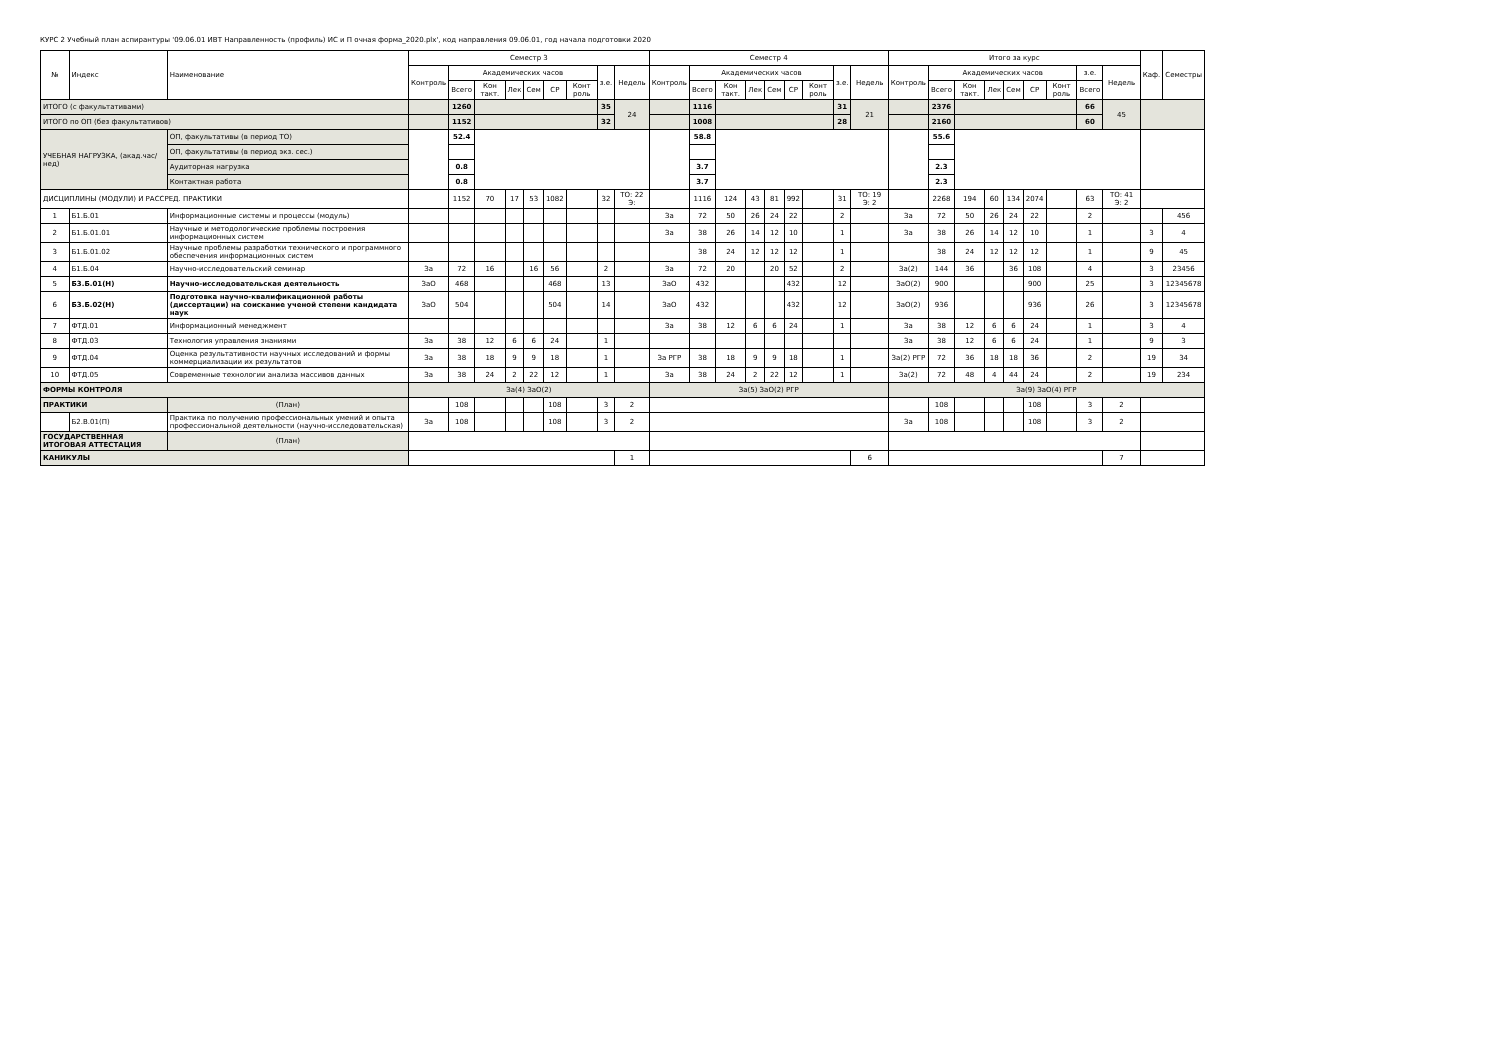КУРС 2 Учебный план аспирантуры '09.06.01 ИВТ Направленность (профиль) ИС и П очная форма_2020.plx', код направления 09.06.01, год начала подготовки 2020
| № | Индекс | Наименование | Семестр 3 | | | | | | | | | Семестр 4 | | | | | | | | | Итого за курс | | | | | | | | | Каф. | Семестры |
| --- | --- | --- | --- | --- | --- | --- | --- | --- | --- | --- | --- | --- | --- | --- | --- | --- | --- | --- | --- | --- | --- | --- | --- | --- | --- | --- | --- | --- | --- | --- | --- |
| | | | Контроль | Академических часов | | | | | | з.е. | Недель | Контроль | Академических часов | | | | | | з.е. | Недель | Контроль | Академических часов | | | | | | з.е. | Недель | | |
| | | | | Всего | Кон такт. | Лек | Сем | СР | Конт роль | | | | Всего | Кон такт. | Лек | Сем | СР | Конт роль | | | | Всего | Кон такт. | Лек | Сем | СР | Конт роль | Всего | | | |
| ИТОГО (с факультативами) | | | | 1260 | | | | | | 35 | 24 | | 1116 | | | | | | 31 | 21 | | 2376 | | | | | | 66 | 45 | | |
| ИТОГО по ОП (без факультативов) | | | | 1152 | | | | | | 32 | | | 1008 | | | | | | 28 | | | 2160 | | | | | | 60 | | | |
| УЧЕБНАЯ НАГРУЗКА, (акад.час/нед) | | ОП, факультативы (в период ТО) | | 52.4 | | | | | | | | | 58.8 | | | | | | | | | 55.6 | | | | | | | | | |
| | | ОП, факультативы (в период экз. сес.) | | | | | | | | | | | | | | | | | | | | | | | | | | | | | |
| | | Аудиторная нагрузка | | 0.8 | | | | | | | | | 3.7 | | | | | | | | | 2.3 | | | | | | | | | |
| | | Контактная работа | | 0.8 | | | | | | | | | 3.7 | | | | | | | | | 2.3 | | | | | | | | | |
| ДИСЦИПЛИНЫ (МОДУЛИ) И РАССРЕД. ПРАКТИКИ | | | | 1152 | 70 | 17 | 53 | 1082 | | 32 | ТО: 22 Э: | | 1116 | 124 | 43 | 81 | 992 | | 31 | ТО: 19 Э: 2 | | 2268 | 194 | 60 | 134 | 2074 | | 63 | ТО: 41 Э: 2 | | |
| 1 | Б1.Б.01 | Информационные системы и процессы (модуль) | | | | | | | | | | За | 72 | 50 | 26 | 24 | 22 | | 2 | | За | 72 | 50 | 26 | 24 | 22 | | 2 | | | 456 |
| 2 | Б1.Б.01.01 | Научные и методологические проблемы построения информационных систем | | | | | | | | | | За | 38 | 26 | 14 | 12 | 10 | | 1 | | За | 38 | 26 | 14 | 12 | 10 | | 1 | | 3 | 4 |
| 3 | Б1.Б.01.02 | Научные проблемы разработки технического и программного обеспечения информационных систем | | | | | | | | | | | 38 | 24 | 12 | 12 | 12 | | 1 | | | 38 | 24 | 12 | 12 | 12 | | 1 | | 9 | 45 |
| 4 | Б1.Б.04 | Научно-исследовательский семинар | За | 72 | 16 | | 16 | 56 | | 2 | | За | 72 | 20 | | 20 | 52 | | 2 | | За(2) | 144 | 36 | | 36 | 108 | | 4 | | 3 | 23456 |
| 5 | Б3.Б.01(Н) | Научно-исследовательская деятельность | ЗаО | 468 | | | | 468 | | 13 | | ЗаО | 432 | | | | 432 | | 12 | | ЗаО(2) | 900 | | | | 900 | | 25 | | 3 | 12345678 |
| 6 | Б3.Б.02(Н) | Подготовка научно-квалификационной работы (диссертации) на соискание ученой степени кандидата наук | ЗаО | 504 | | | | 504 | | 14 | | ЗаО | 432 | | | | 432 | | 12 | | ЗаО(2) | 936 | | | | 936 | | 26 | | 3 | 12345678 |
| 7 | ФТД.01 | Информационный менеджмент | | | | | | | | | | За | 38 | 12 | 6 | 6 | 24 | | 1 | | За | 38 | 12 | 6 | 6 | 24 | | 1 | | 3 | 4 |
| 8 | ФТД.03 | Технология управления знаниями | За | 38 | 12 | 6 | 6 | 24 | | 1 | | | | | | | | | | | За | 38 | 12 | 6 | 6 | 24 | | 1 | | 9 | 3 |
| 9 | ФТД.04 | Оценка результативности научных исследований и формы коммерциализации их результатов | За | 38 | 18 | 9 | 9 | 18 | | 1 | | За РГР | 38 | 18 | 9 | 9 | 18 | | 1 | | За(2) РГР | 72 | 36 | 18 | 18 | 36 | | 2 | | 19 | 34 |
| 10 | ФТД.05 | Современные технологии анализа массивов данных | За | 38 | 24 | 2 | 22 | 12 | | 1 | | За | 38 | 24 | 2 | 22 | 12 | | 1 | | За(2) | 72 | 48 | 4 | 44 | 24 | | 2 | | 19 | 234 |
| ФОРМЫ КОНТРОЛЯ | | | За(4) ЗаО(2) | | | | | | | | | За(5) ЗаО(2) РГР | | | | | | | | | За(9) ЗаО(4) РГР | | | | | | | | | | |
| ПРАКТИКИ | | (План) | | 108 | | | | 108 | | 3 | 2 | | | | | | | | | | | 108 | | | | 108 | | 3 | 2 | | |
| | Б2.В.01(П) | Практика по получению профессиональных умений и опыта профессиональной деятельности (научно-исследовательская) | За | 108 | | | | 108 | | 3 | 2 | | | | | | | | | | За | 108 | | | | 108 | | 3 | 2 | | |
| ГОСУДАРСТВЕННАЯ ИТОГОВАЯ АТТЕСТАЦИЯ | | (План) | | | | | | | | | | | | | | | | | | | | | | | | | | | | | |
| КАНИКУЛЫ | | | | | | | | | | | 1 | | | | | | | | | 6 | | | | | | | | | 7 | | |